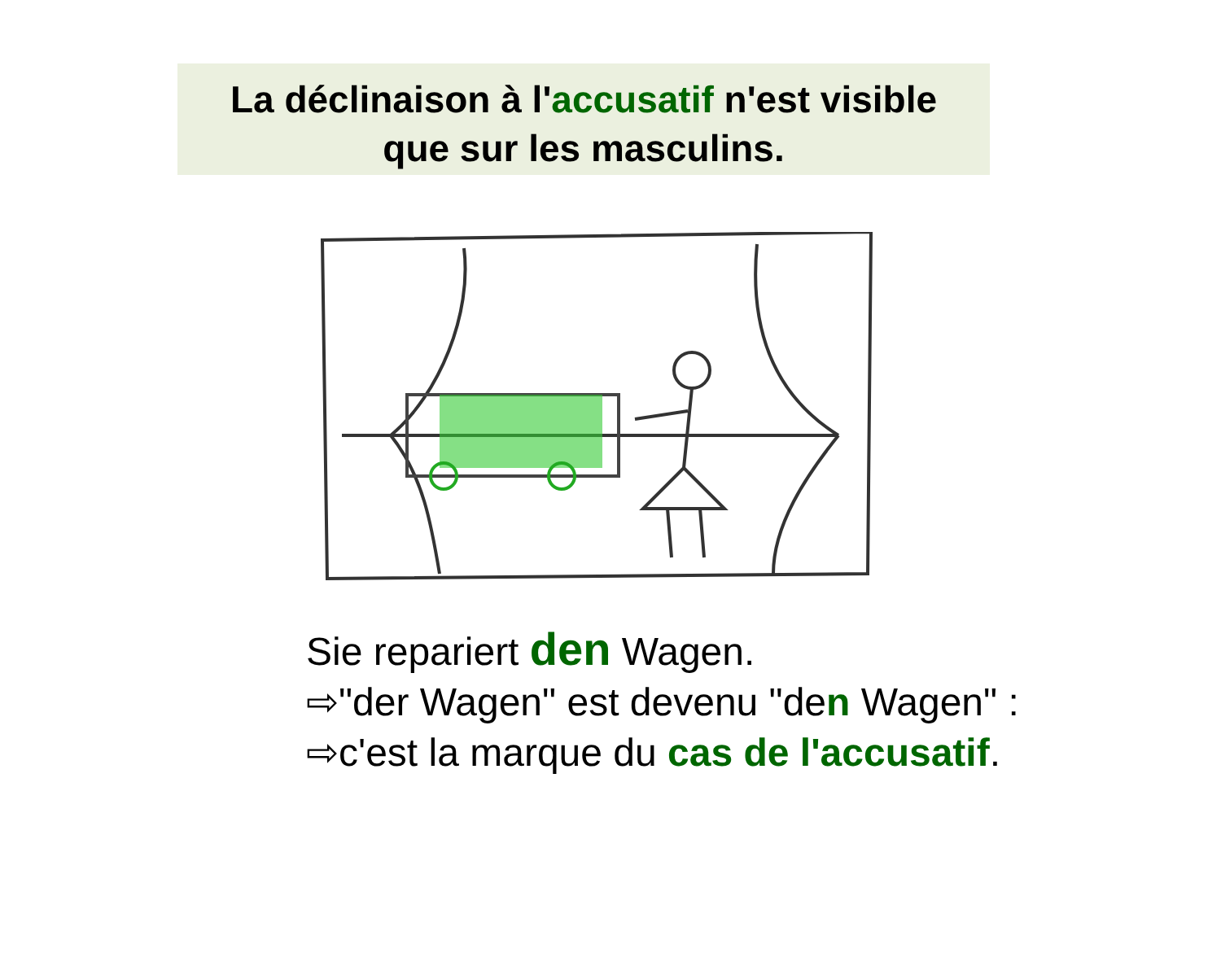La déclinaison à l'accusatif n'est visible
que sur les masculins.
Sie repariert den Wagen.
⇨"der Wagen" est devenu "den Wagen" :
⇨c'est la marque du cas de l'accusatif.